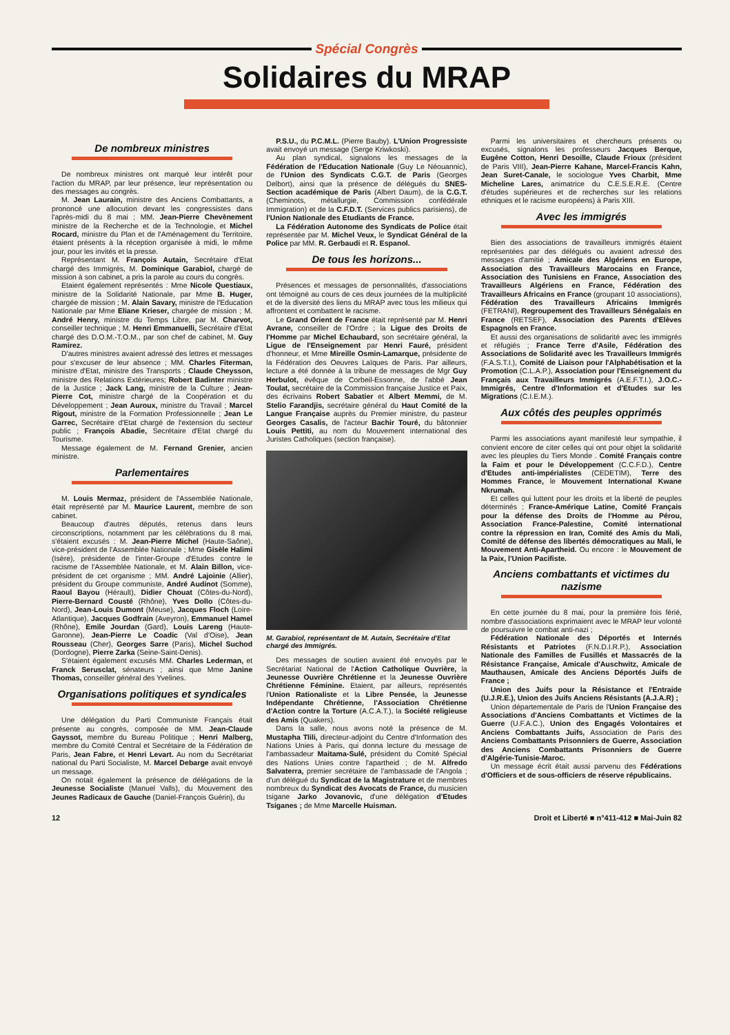Spécial Congrès
Solidaires du MRAP
De nombreux ministres
De nombreux ministres ont marqué leur intérêt pour l'action du MRAP, par leur présence, leur représentation ou des messages au congrès.
M. Jean Laurain, ministre des Anciens Combattants, a prononcé une allocution devant les congressistes dans l'après-midi du 8 mai ; MM. Jean-Pierre Chevènement ministre de la Recherche et de la Technologie, et Michel Rocard, ministre du Plan et de l'Aménagement du Territoire, étaient présents à la réception organisée à midi, le même jour, pour les invités et la presse.
Représentant M. François Autain, Secrétaire d'Etat chargé des Immigrés, M. Dominique Garabiol, chargé de mission à son cabinet, a pris la parole au cours du congrès.
Etaient également représentés : Mme Nicole Questiaux, ministre de la Solidarité Nationale, par Mme B. Huger, chargée de mission ; M. Alain Savary, ministre de l'Education Nationale par Mme Eliane Krieser, chargée de mission ; M. André Henry, ministre du Temps Libre, par M. Charvot, conseiller technique ; M. Henri Emmanuelli, Secrétaire d'Etat chargé des D.O.M.-T.O.M., par son chef de cabinet, M. Guy Ramirez.
D'autres ministres avaient adressé des lettres et messages pour s'excuser de leur absence ; MM. Charles Fiterman, ministre d'Etat, ministre des Transports ; Claude Cheysson, ministre des Relations Extérieures; Robert Badinter ministre de la Justice ; Jack Lang, ministre de la Culture ; Jean-Pierre Cot, ministre chargé de la Coopération et du Développement ; Jean Auroux, ministre du Travail ; Marcel Rigout, ministre de la Formation Professionnelle ; Jean Le Garrec, Secrétaire d'Etat chargé de l'extension du secteur public ; François Abadie, Secrétaire d'Etat chargé du Tourisme.
Message également de M. Fernand Grenier, ancien ministre.
Parlementaires
M. Louis Mermaz, président de l'Assemblée Nationale, était représenté par M. Maurice Laurent, membre de son cabinet.
Beaucoup d'autres députés, retenus dans leurs circonscriptions, notamment par les célébrations du 8 mai, s'étaient excusés : M. Jean-Pierre Michel (Haute-Saône), vice-président de l'Assemblée Nationale ; Mme Gisèle Halimi (Isère), présidente de l'inter-Groupe d'Etudes contre le racisme de l'Assemblée Nationale, et M. Alain Billon, vice-président de cet organisme ; MM. André Lajoinie (Allier), président du Groupe communiste, André Audinot (Somme), Raoul Bayou (Hérault), Didier Chouat (Côtes-du-Nord), Pierre-Bernard Cousté (Rhône), Yves Dollo (Côtes-du-Nord), Jean-Louis Dumont (Meuse), Jacques Floch (Loire-Atlantique), Jacques Godfrain (Aveyron), Emmanuel Hamel (Rhône), Emile Jourdan (Gard), Louis Lareng (Haute-Garonne), Jean-Pierre Le Coadic (Val d'Oise), Jean Rousseau (Cher), Georges Sarre (Paris), Michel Suchod (Dordogne), Pierre Zarka (Seine-Saint-Denis).
S'étaient également excusés MM. Charles Lederman, et Franck Serusclat, sénateurs ; ainsi que Mme Janine Thomas, conseiller général des Yvelines.
Organisations politiques et syndicales
Une délégation du Parti Communiste Français était présente au congrès, composée de MM. Jean-Claude Gayssot, membre du Bureau Politique ; Henri Malberg, membre du Comité Central et Secrétaire de la Fédération de Paris, Jean Fabre, et Henri Levart. Au nom du Secrétariat national du Parti Socialiste, M. Marcel Debarge avait envoyé un message.
On notait également la présence de délégations de la Jeunesse Socialiste (Manuel Valls), du Mouvement des Jeunes Radicaux de Gauche (Daniel-François Guérin), du
P.S.U., du P.C.M.L. (Pierre Bauby). L'Union Progressiste avait envoyé un message (Serge Kriwkoski).
Au plan syndical, signalons les messages de la Fédération de l'Education Nationale (Guy Le Néouannic), de l'Union des Syndicats C.G.T. de Paris (Georges Delbort), ainsi que la présence de délégués du SNES-Section académique de Paris (Albert Daum), de la C.G.T. (Cheminots, métallurgie, Commission confédérale Immigration) et de la C.F.D.T. (Services publics parisiens), de l'Union Nationale des Etudiants de France.
La Fédération Autonome des Syndicats de Police était représentée par M. Michel Veux, le Syndicat Général de la Police par MM. R. Gerbaudi et R. Espanol.
De tous les horizons...
Présences et messages de personnalités, d'associations ont témoigné au cours de ces deux journées de la multiplicité et de la diversité des liens du MRAP avec tous les milieux qui affrontent et combattent le racisme.
Le Grand Orient de France était représenté par M. Henri Avrane, conseiller de l'Ordre ; la Ligue des Droits de l'Homme par Michel Echaubard, son secrétaire général, la Ligue de l'Enseignement par Henri Fauré, président d'honneur, et Mme Mireille Osmin-Lamarque, présidente de la Fédération des Oeuvres Laïques de Paris. Par ailleurs, lecture a été donnée à la tribune de messages de Mgr Guy Herbulot, évêque de Corbeil-Essonne, de l'abbé Jean Toulat, secrétaire de la Commission française Justice et Paix, des écrivains Robert Sabatier et Albert Memmi, de M. Stelio Farandjis, secrétaire général du Haut Comité de la Langue Française auprès du Premier ministre, du pasteur Georges Casalis, de l'acteur Bachir Touré, du bâtonnier Louis Pettiti, au nom du Mouvement international des Juristes Catholiques (section française).
M. Garabiol, représentant de M. Autain, Secrétaire d'Etat chargé des Immigrés.
Des messages de soutien avaient été envoyés par le Secrétariat National de l'Action Catholique Ouvrière, la Jeunesse Ouvrière Chrétienne et la Jeunesse Ouvrière Chrétienne Féminine. Etaient, par ailleurs, représentés l'Union Rationaliste et la Libre Pensée, la Jeunesse Indépendante Chrétienne, l'Association Chrétienne d'Action contre la Torture (A.C.A.T.), la Société religieuse des Amis (Quakers).
Dans la salle, nous avons noté la présence de M. Mustapha Tlili, directeur-adjoint du Centre d'Information des Nations Unies à Paris, qui donna lecture du message de l'ambassadeur Maitama-Sulé, président du Comité Spécial des Nations Unies contre l'apartheid ; de M. Alfredo Salvaterra, premier secrétaire de l'ambassade de l'Angola ; d'un délégué du Syndicat de la Magistrature et de membres nombreux du Syndicat des Avocats de France, du musicien tsigane Jarko Jovanovic, d'une délégation d'Etudes Tsiganes ; de Mme Marcelle Huisman.
Parmi les universitaires et chercheurs présents ou excusés, signalons les professeurs Jacques Berque, Eugène Cotton, Henri Desoille, Claude Frioux (président de Paris VIII), Jean-Pierre Kahane, Marcel-Francis Kahn, Jean Suret-Canale, le sociologue Yves Charbit, Mme Micheline Lares, animatrice du C.E.S.E.R.E. (Centre d'études supérieures et de recherches sur les relations ethniques et le racisme européens) à Paris XIII.
Avec les immigrés
Bien des associations de travailleurs immigrés étaient représentées par des délégués ou avaient adressé des messages d'amitié ; Amicale des Algériens en Europe, Association des Travailleurs Marocains en France, Association des Tunisiens en France, Association des Travailleurs Algériens en France, Fédération des Travailleurs Africains en France (groupant 10 associations), Fédération des Travailleurs Africains Immigrés (FETRANI), Regroupement des Travailleurs Sénégalais en France (RETSEF), Association des Parents d'Elèves Espagnols en France.
Et aussi des organisations de solidarité avec les immigrés et réfugiés ; France Terre d'Asile, Fédération des Associations de Solidarité avec les Travailleurs Immigrés (F.A.S.T.I.), Comité de Liaison pour l'Alphabétisation et la Promotion (C.L.A.P.), Association pour l'Enseignement du Français aux Travailleurs Immigrés (A.E.F.T.I.), J.O.C.-Immigrés, Centre d'Information et d'Etudes sur les Migrations (C.I.E.M.).
Aux côtés des peuples opprimés
Parmi les associations ayant manifesté leur sympathie, il convient encore de citer celles qui ont pour objet la solidarité avec les pleuples du Tiers Monde . Comité Français contre la Faim et pour le Développement (C.C.F.D.), Centre d'Etudes anti-impérialistes (CEDETIM), Terre des Hommes France, le Mouvement International Kwane Nkrumah.
Et celles qui luttent pour les droits et la liberté de peuples déterminés ; France-Amérique Latine, Comité Français pour la défense des Droits de l'Homme au Pérou, Association France-Palestine, Comité international contre la répression en Iran, Comité des Amis du Mali, Comité de défense des libertés démocratiques au Mali, le Mouvement Anti-Apartheid. Ou encore : le Mouvement de la Paix, l'Union Pacifiste.
Anciens combattants et victimes du nazisme
En cette journée du 8 mai, pour la première fois férié, nombre d'associations exprimaient avec le MRAP leur volonté de poursuivre le combat anti-nazi ;
Fédération Nationale des Déportés et Internés Résistants et Patriotes (F.N.D.I.R.P.), Association Nationale des Familles de Fusillés et Massacrés de la Résistance Française, Amicale d'Auschwitz, Amicale de Mauthausen, Amicale des Anciens Déportés Juifs de France ;
Union des Juifs pour la Résistance et l'Entraide (U.J.R.E.), Union des Juifs Anciens Résistants (A.J.A.R) ;
Union départementale de Paris de l'Union Française des Associations d'Anciens Combattants et Victimes de la Guerre (U.F.A.C.), Union des Engagés Volontaires et Anciens Combattants Juifs, Association de Paris des Anciens Combattants Prisonniers de Guerre, Association des Anciens Combattants Prisonniers de Guerre d'Algérie-Tunisie-Maroc.
Un message écrit était aussi parvenu des Fédérations d'Officiers et de sous-officiers de réserve républicains.
12 Droit et Liberté ■ n°411-412 ■ Mai-Juin 82